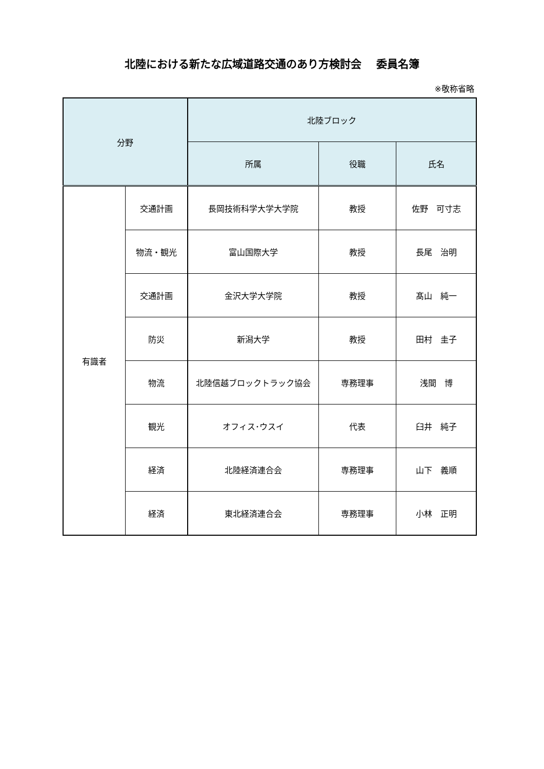北陸における新たな広域道路交通のあり方検討会　 委員名簿
※敬称省略
| 分野 | | 北陸ブロック | | |
| --- | --- | --- | --- | --- |
| | | 所属 | 役職 | 氏名 |
| 有識者 | 交通計画 | 長岡技術科学大学大学院 | 教授 | 佐野 可寸志 |
| | 物流・観光 | 富山国際大学 | 教授 | 長尾 治明 |
| | 交通計画 | 金沢大学大学院 | 教授 | 髙山 純一 |
| | 防災 | 新潟大学 | 教授 | 田村 圭子 |
| | 物流 | 北陸信越ブロックトラック協会 | 専務理事 | 浅間 博 |
| | 観光 | オフィス･ウスイ | 代表 | 臼井 純子 |
| | 経済 | 北陸経済連合会 | 専務理事 | 山下 義順 |
| | 経済 | 東北経済連合会 | 専務理事 | 小林 正明 |